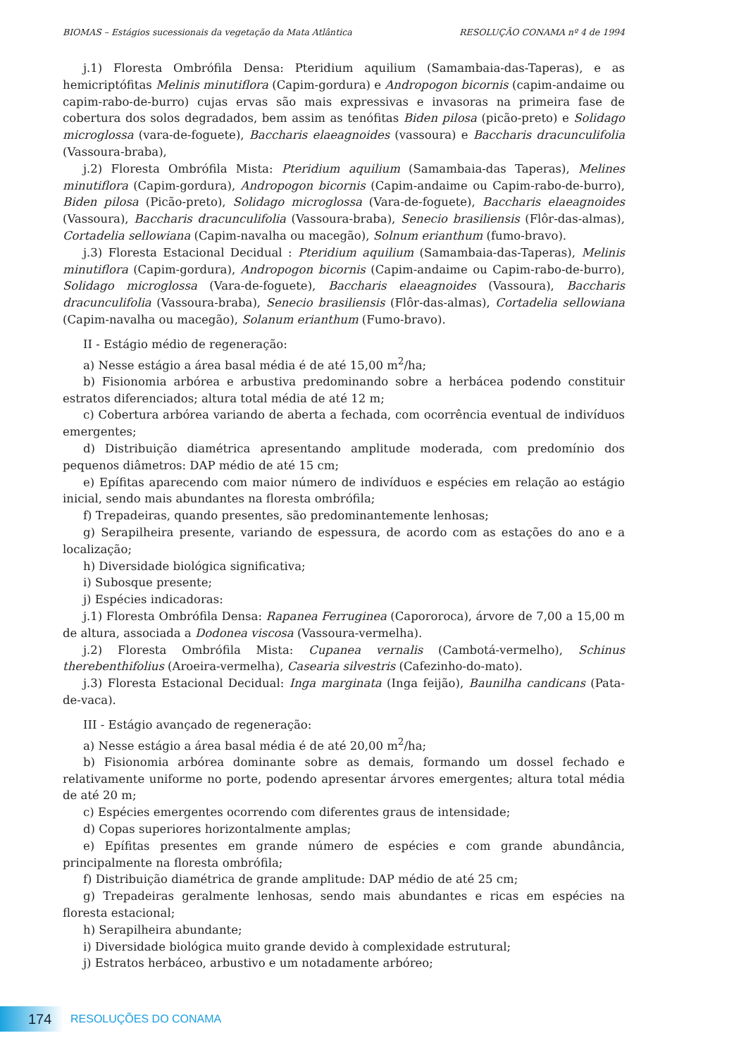BIOMAS – Estágios sucessionais da vegetação da Mata Atlântica RESOLUÇÃO CONAMA nº 4 de 1994
j.1) Floresta Ombrófila Densa: Pteridium aquilium (Samambaia-das-Taperas), e as hemicriptófitas Melinis minutiflora (Capim-gordura) e Andropogon bicornis (capim-andaime ou capim-rabo-de-burro) cujas ervas são mais expressivas e invasoras na primeira fase de cobertura dos solos degradados, bem assim as tenófitas Biden pilosa (picão-preto) e Solidago microglossa (vara-de-foguete), Baccharis elaeagnoides (vassoura) e Baccharis dracunculifolia (Vassoura-braba),
j.2) Floresta Ombrófila Mista: Pteridium aquilium (Samambaia-das Taperas), Melines minutiflora (Capim-gordura), Andropogon bicornis (Capim-andaime ou Capim-rabo-de-burro), Biden pilosa (Picão-preto), Solidago microglossa (Vara-de-foguete), Baccharis elaeagnoides (Vassoura), Baccharis dracunculifolia (Vassoura-braba), Senecio brasiliensis (Flôr-das-almas), Cortadelia sellowiana (Capim-navalha ou macegão), Solnum erianthum (fumo-bravo).
j.3) Floresta Estacional Decidual : Pteridium aquilium (Samambaia-das-Taperas), Melinis minutiflora (Capim-gordura), Andropogon bicornis (Capim-andaime ou Capim-rabo-de-burro), Solidago microglossa (Vara-de-foguete), Baccharis elaeagnoides (Vassoura), Baccharis dracunculifolia (Vassoura-braba), Senecio brasiliensis (Flôr-das-almas), Cortadelia sellowiana (Capim-navalha ou macegão), Solanum erianthum (Fumo-bravo).
II - Estágio médio de regeneração:
a) Nesse estágio a área basal média é de até 15,00 m<sup>2</sup>/ha;
b) Fisionomia arbórea e arbustiva predominando sobre a herbácea podendo constituir estratos diferenciados; altura total média de até 12 m;
c) Cobertura arbórea variando de aberta a fechada, com ocorrência eventual de indivíduos emergentes;
d) Distribuição diamétrica apresentando amplitude moderada, com predomínio dos pequenos diâmetros: DAP médio de até 15 cm;
e) Epífitas aparecendo com maior número de indivíduos e espécies em relação ao estágio inicial, sendo mais abundantes na floresta ombrófila;
f) Trepadeiras, quando presentes, são predominantemente lenhosas;
g) Serapilheira presente, variando de espessura, de acordo com as estações do ano e a localização;
h) Diversidade biológica significativa;
i) Subosque presente;
j) Espécies indicadoras:
j.1) Floresta Ombrófila Densa: Rapanea Ferruginea (Capororoca), árvore de 7,00 a 15,00 m de altura, associada a Dodonea viscosa (Vassoura-vermelha).
j.2) Floresta Ombrófila Mista: Cupanea vernalis (Cambotá-vermelho), Schinus therebenthifolius (Aroeira-vermelha), Casearia silvestris (Cafezinho-do-mato).
j.3) Floresta Estacional Decidual: Inga marginata (Inga feijão), Baunilha candicans (Pata-de-vaca).
III - Estágio avançado de regeneração:
a) Nesse estágio a área basal média é de até 20,00 m<sup>2</sup>/ha;
b) Fisionomia arbórea dominante sobre as demais, formando um dossel fechado e relativamente uniforme no porte, podendo apresentar árvores emergentes; altura total média de até 20 m;
c) Espécies emergentes ocorrendo com diferentes graus de intensidade;
d) Copas superiores horizontalmente amplas;
e) Epífitas presentes em grande número de espécies e com grande abundância, principalmente na floresta ombrófila;
f) Distribuição diamétrica de grande amplitude: DAP médio de até 25 cm;
g) Trepadeiras geralmente lenhosas, sendo mais abundantes e ricas em espécies na floresta estacional;
h) Serapilheira abundante;
i) Diversidade biológica muito grande devido à complexidade estrutural;
j) Estratos herbáceo, arbustivo e um notadamente arbóreo;
174
RESOLUÇÕES DO CONAMA